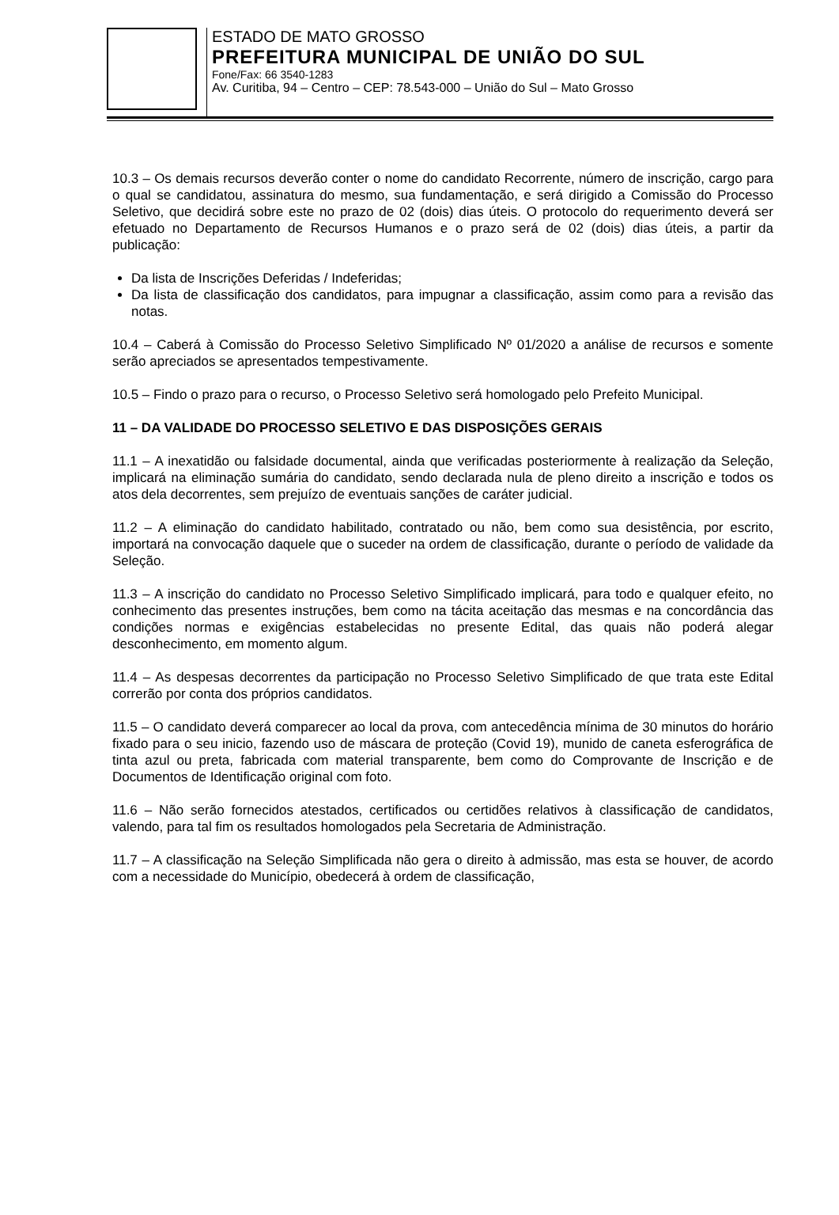ESTADO DE MATO GROSSO
PREFEITURA MUNICIPAL DE UNIÃO DO SUL
Fone/Fax: 66 3540-1283
Av. Curitiba, 94 – Centro – CEP: 78.543-000 – União do Sul – Mato Grosso
10.3 – Os demais recursos deverão conter o nome do candidato Recorrente, número de inscrição, cargo para o qual se candidatou, assinatura do mesmo, sua fundamentação, e será dirigido a Comissão do Processo Seletivo, que decidirá sobre este no prazo de 02 (dois) dias úteis. O protocolo do requerimento deverá ser efetuado no Departamento de Recursos Humanos e o prazo será de 02 (dois) dias úteis, a partir da publicação:
Da lista de Inscrições Deferidas / Indeferidas;
Da lista de classificação dos candidatos, para impugnar a classificação, assim como para a revisão das notas.
10.4 – Caberá à Comissão do Processo Seletivo Simplificado Nº 01/2020 a análise de recursos e somente serão apreciados se apresentados tempestivamente.
10.5 – Findo o prazo para o recurso, o Processo Seletivo será homologado pelo Prefeito Municipal.
11 – DA VALIDADE DO PROCESSO SELETIVO E DAS DISPOSIÇÕES GERAIS
11.1 – A inexatidão ou falsidade documental, ainda que verificadas posteriormente à realização da Seleção, implicará na eliminação sumária do candidato, sendo declarada nula de pleno direito a inscrição e todos os atos dela decorrentes, sem prejuízo de eventuais sanções de caráter judicial.
11.2 – A eliminação do candidato habilitado, contratado ou não, bem como sua desistência, por escrito, importará na convocação daquele que o suceder na ordem de classificação, durante o período de validade da Seleção.
11.3 – A inscrição do candidato no Processo Seletivo Simplificado implicará, para todo e qualquer efeito, no conhecimento das presentes instruções, bem como na tácita aceitação das mesmas e na concordância das condições normas e exigências estabelecidas no presente Edital, das quais não poderá alegar desconhecimento, em momento algum.
11.4 – As despesas decorrentes da participação no Processo Seletivo Simplificado de que trata este Edital correrão por conta dos próprios candidatos.
11.5 – O candidato deverá comparecer ao local da prova, com antecedência mínima de 30 minutos do horário fixado para o seu inicio, fazendo uso de máscara de proteção (Covid 19), munido de caneta esferográfica de tinta azul ou preta, fabricada com material transparente, bem como do Comprovante de Inscrição e de Documentos de Identificação original com foto.
11.6 – Não serão fornecidos atestados, certificados ou certidões relativos à classificação de candidatos, valendo, para tal fim os resultados homologados pela Secretaria de Administração.
11.7 – A classificação na Seleção Simplificada não gera o direito à admissão, mas esta se houver, de acordo com a necessidade do Município, obedecerá à ordem de classificação,